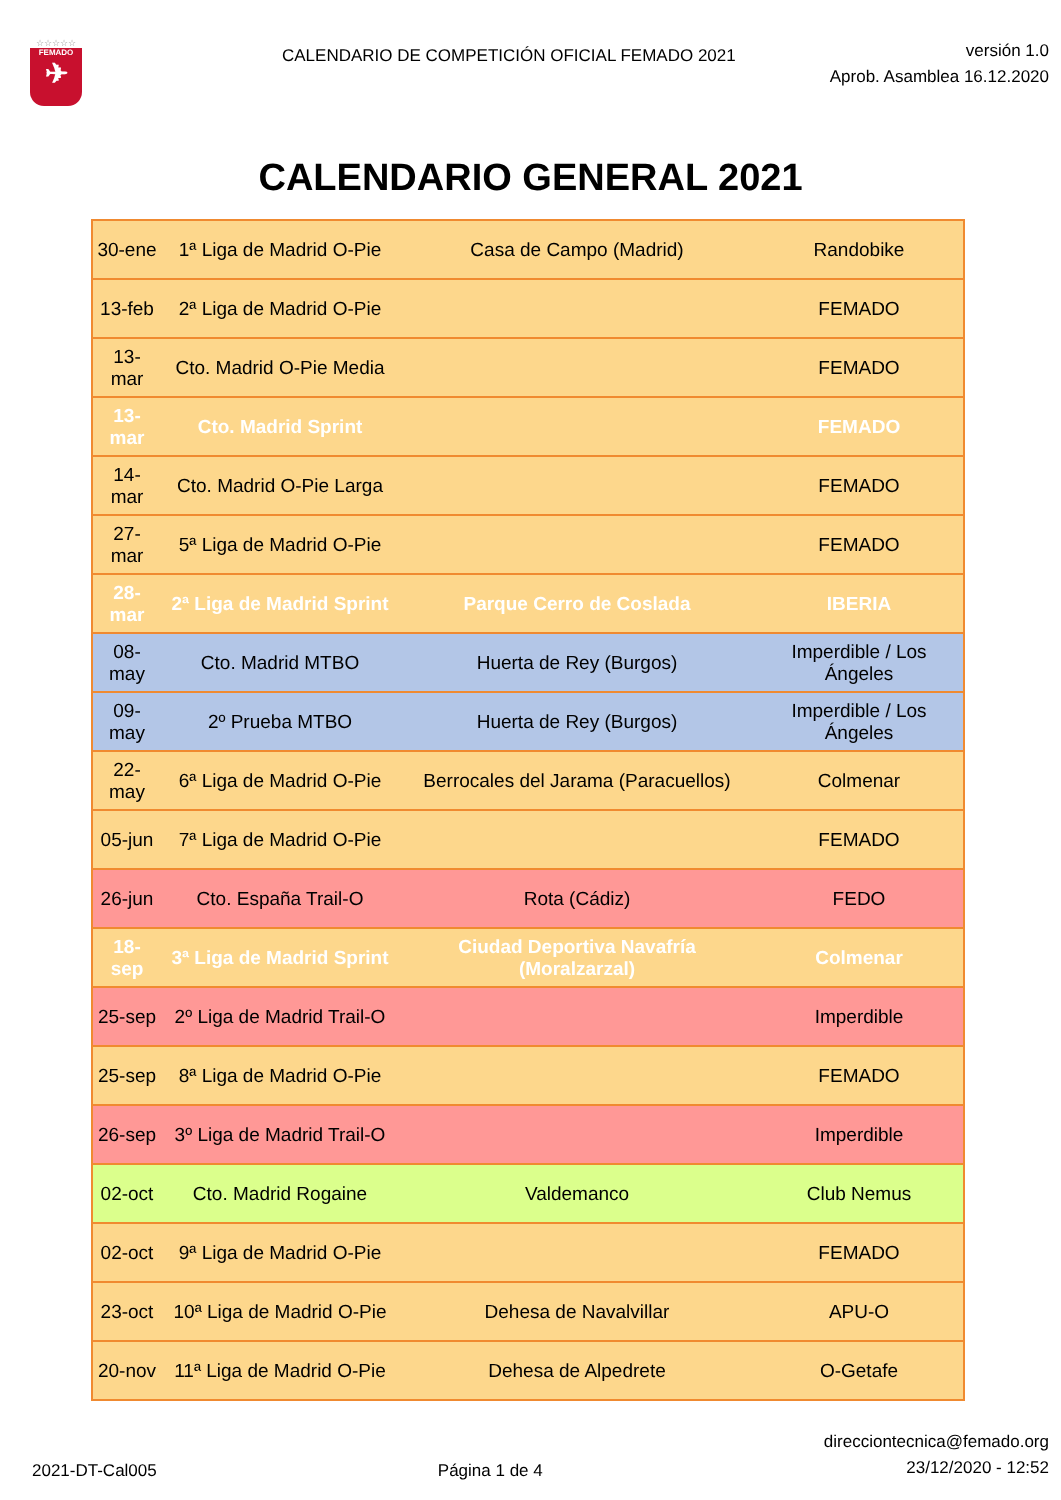☆☆☆☆☆
FEMADO
✈
CALENDARIO DE COMPETICIÓN OFICIAL FEMADO 2021
versión 1.0
Aprob. Asamblea 16.12.2020
CALENDARIO GENERAL 2021
| 30-ene | 1ª Liga de Madrid O-Pie | Casa de Campo (Madrid) | Randobike |
| 13-feb | 2ª Liga de Madrid O-Pie | | FEMADO |
| 13-mar | Cto. Madrid O-Pie Media | | FEMADO |
| 13-mar | Cto. Madrid Sprint | | FEMADO |
| 14-mar | Cto. Madrid O-Pie Larga | | FEMADO |
| 27-mar | 5ª Liga de Madrid O-Pie | | FEMADO |
| 28-mar | 2ª Liga de Madrid Sprint | Parque Cerro de Coslada | IBERIA |
| 08-may | Cto. Madrid MTBO | Huerta de Rey (Burgos) | Imperdible / Los Ángeles |
| 09-may | 2º Prueba MTBO | Huerta de Rey (Burgos) | Imperdible / Los Ángeles |
| 22-may | 6ª Liga de Madrid O-Pie | Berrocales del Jarama (Paracuellos) | Colmenar |
| 05-jun | 7ª Liga de Madrid O-Pie | | FEMADO |
| 26-jun | Cto. España Trail-O | Rota (Cádiz) | FEDO |
| 18-sep | 3ª Liga de Madrid Sprint | Ciudad Deportiva Navafría (Moralzarzal) | Colmenar |
| 25-sep | 2º Liga de Madrid Trail-O | | Imperdible |
| 25-sep | 8ª Liga de Madrid O-Pie | | FEMADO |
| 26-sep | 3º Liga de Madrid Trail-O | | Imperdible |
| 02-oct | Cto. Madrid Rogaine | Valdemanco | Club Nemus |
| 02-oct | 9ª Liga de Madrid O-Pie | | FEMADO |
| 23-oct | 10ª Liga de Madrid O-Pie | Dehesa de Navalvillar | APU-O |
| 20-nov | 11ª Liga de Madrid O-Pie | Dehesa de Alpedrete | O-Getafe |
2021-DT-Cal005
Página 1 de 4
direcciontecnica@femado.org
23/12/2020 - 12:52